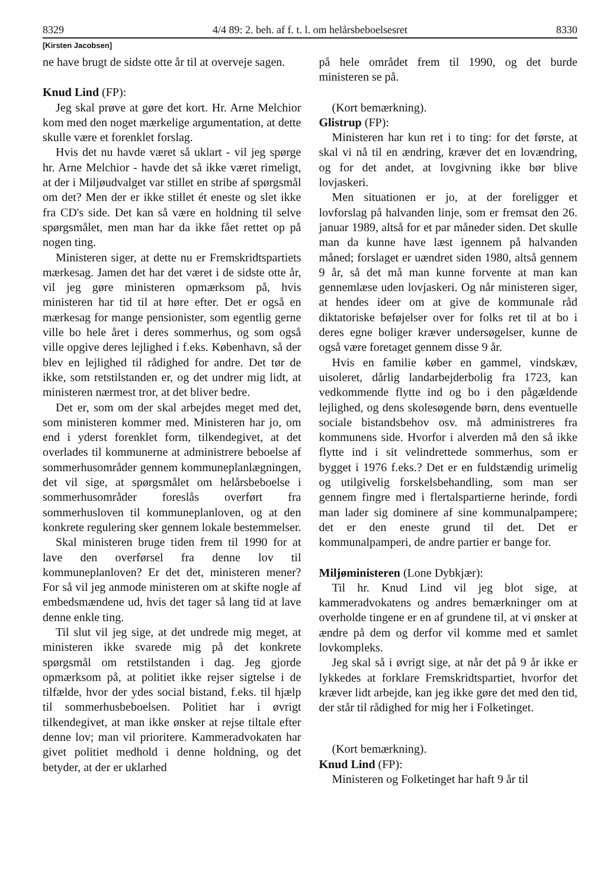8329 4/4 89: 2. beh. af f. t. l. om helårsbeboelsesret 8330
[Kirsten Jacobsen]
ne have brugt de sidste otte år til at overveje sagen.
Knud Lind (FP):
Jeg skal prøve at gøre det kort. Hr. Arne Melchior kom med den noget mærkelige argumentation, at dette skulle være et forenklet forslag.
Hvis det nu havde været så uklart - vil jeg spørge hr. Arne Melchior - havde det så ikke været rimeligt, at der i Miljøudvalget var stillet en stribe af spørgsmål om det? Men der er ikke stillet ét eneste og slet ikke fra CD's side. Det kan så være en holdning til selve spørgsmålet, men man har da ikke fået rettet op på nogen ting.
Ministeren siger, at dette nu er Fremskridtspartiets mærkesag. Jamen det har det været i de sidste otte år, vil jeg gøre ministeren opmærksom på, hvis ministeren har tid til at høre efter. Det er også en mærkesag for mange pensionister, som egentlig gerne ville bo hele året i deres sommerhus, og som også ville opgive deres lejlighed i f.eks. København, så der blev en lejlighed til rådighed for andre. Det tør de ikke, som retstilstanden er, og det undrer mig lidt, at ministeren nærmest tror, at det bliver bedre.
Det er, som om der skal arbejdes meget med det, som ministeren kommer med. Ministeren har jo, om end i yderst forenklet form, tilkendegivet, at det overlades til kommunerne at administrere beboelse af sommerhusområder gennem kommuneplanlægningen, det vil sige, at spørgsmålet om helårsbeboelse i sommerhusområder foreslås overført fra sommerhusloven til kommuneplanloven, og at den konkrete regulering sker gennem lokale bestemmelser.
Skal ministeren bruge tiden frem til 1990 for at lave den overførsel fra denne lov til kommuneplanloven? Er det det, ministeren mener? For så vil jeg anmode ministeren om at skifte nogle af embedsmændene ud, hvis det tager så lang tid at lave denne enkle ting.
Til slut vil jeg sige, at det undrede mig meget, at ministeren ikke svarede mig på det konkrete spørgsmål om retstilstanden i dag. Jeg gjorde opmærksom på, at politiet ikke rejser sigtelse i de tilfælde, hvor der ydes social bistand, f.eks. til hjælp til sommerhusbeboelsen. Politiet har i øvrigt tilkendegivet, at man ikke ønsker at rejse tiltale efter denne lov; man vil prioritere. Kammeradvokaten har givet politiet medhold i denne holdning, og det betyder, at der er uklarhed
på hele området frem til 1990, og det burde ministeren se på.
(Kort bemærkning).
Glistrup (FP):
Ministeren har kun ret i to ting: for det første, at skal vi nå til en ændring, kræver det en lovændring, og for det andet, at lovgivning ikke bør blive lovjaskeri.
Men situationen er jo, at der foreligger et lovforslag på halvanden linje, som er fremsat den 26. januar 1989, altså for et par måneder siden. Det skulle man da kunne have læst igennem på halvanden måned; forslaget er uændret siden 1980, altså gennem 9 år, så det må man kunne forvente at man kan gennemlæse uden lovjaskeri. Og når ministeren siger, at hendes ideer om at give de kommunale råd diktatoriske beføjelser over for folks ret til at bo i deres egne boliger kræver undersøgelser, kunne de også være foretaget gennem disse 9 år.
Hvis en familie køber en gammel, vindskæv, uisoleret, dårlig landarbejderbolig fra 1723, kan vedkommende flytte ind og bo i den pågældende lejlighed, og dens skolesøgende børn, dens eventuelle sociale bistandsbehov osv. må administreres fra kommunens side. Hvorfor i alverden må den så ikke flytte ind i sit velindrettede sommerhus, som er bygget i 1976 f.eks.? Det er en fuldstændig urimelig og utilgivelig forskelsbehandling, som man ser gennem fingre med i flertalspartierne herinde, fordi man lader sig dominere af sine kommunalpampere; det er den eneste grund til det. Det er kommunalpamperi, de andre partier er bange for.
Miljøministeren (Lone Dybkjær):
Til hr. Knud Lind vil jeg blot sige, at kammeradvokatens og andres bemærkninger om at overholde tingene er en af grundene til, at vi ønsker at ændre på dem og derfor vil komme med et samlet lovkompleks.
Jeg skal så i øvrigt sige, at når det på 9 år ikke er lykkedes at forklare Fremskridtspartiet, hvorfor det kræver lidt arbejde, kan jeg ikke gøre det med den tid, der står til rådighed for mig her i Folketinget.
(Kort bemærkning).
Knud Lind (FP):
Ministeren og Folketinget har haft 9 år til